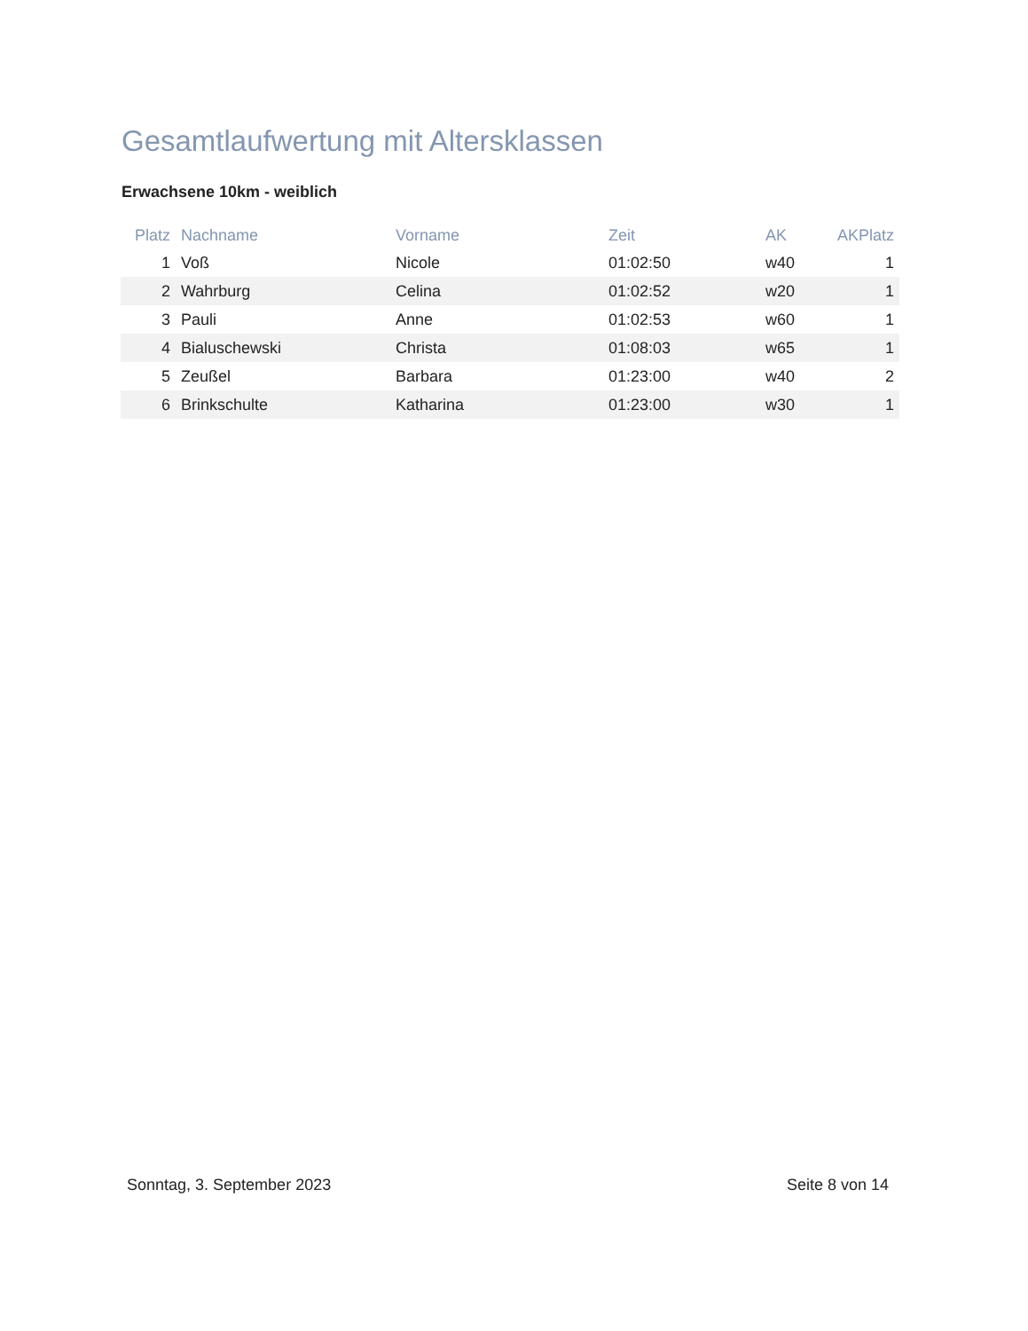Gesamtlaufwertung mit Altersklassen
Erwachsene 10km - weiblich
| Platz | Nachname | Vorname | Zeit | AK | AKPlatz |
| --- | --- | --- | --- | --- | --- |
| 1 | Voß | Nicole | 01:02:50 | w40 | 1 |
| 2 | Wahrburg | Celina | 01:02:52 | w20 | 1 |
| 3 | Pauli | Anne | 01:02:53 | w60 | 1 |
| 4 | Bialuschewski | Christa | 01:08:03 | w65 | 1 |
| 5 | Zeußel | Barbara | 01:23:00 | w40 | 2 |
| 6 | Brinkschulte | Katharina | 01:23:00 | w30 | 1 |
Sonntag, 3. September 2023 Seite 8 von 14